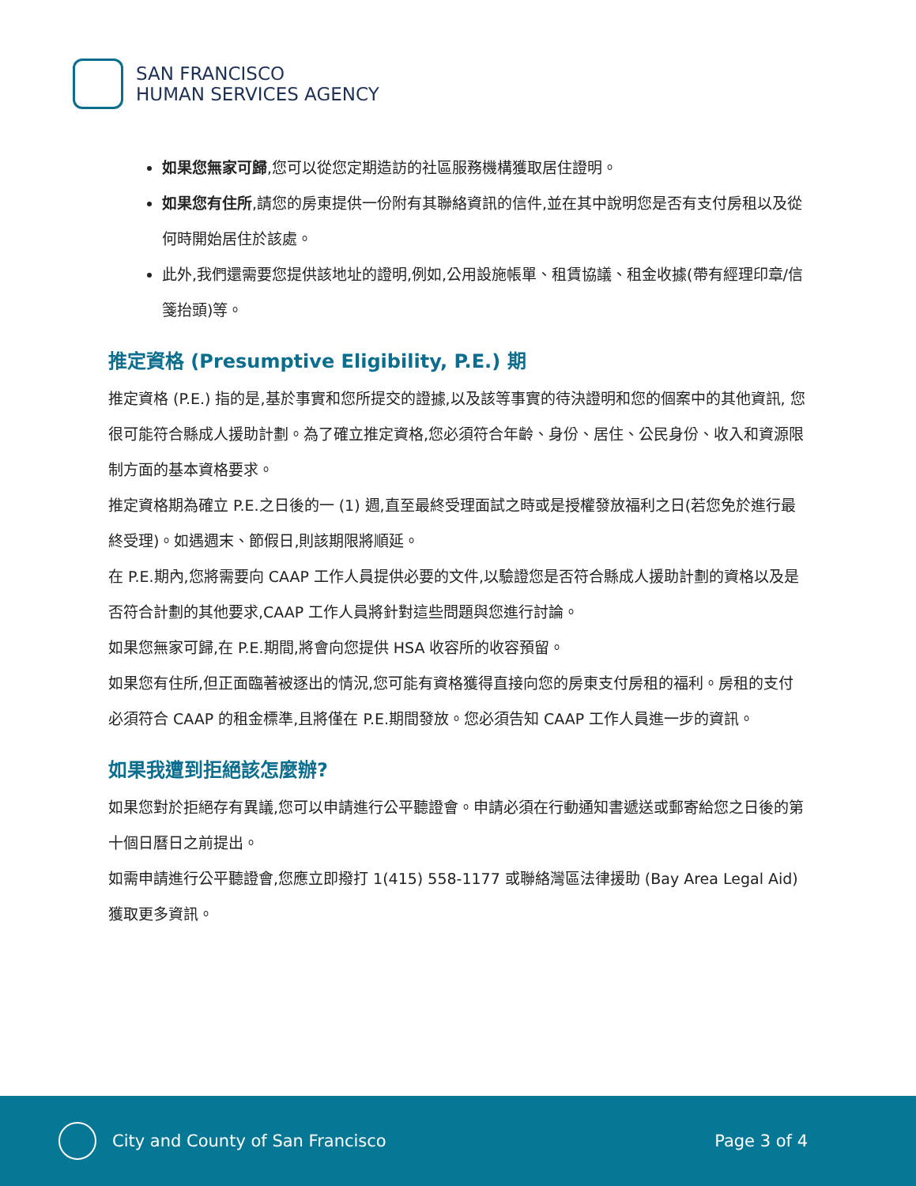SAN FRANCISCO
HUMAN SERVICES AGENCY
如果您無家可歸,您可以從您定期造訪的社區服務機構獲取居住證明。
如果您有住所,請您的房東提供一份附有其聯絡資訊的信件,並在其中說明您是否有支付房租以及從何時開始居住於該處。
此外,我們還需要您提供該地址的證明,例如,公用設施帳單、租賃協議、租金收據(帶有經理印章/信箋抬頭)等。
推定資格 (Presumptive Eligibility, P.E.) 期
推定資格 (P.E.) 指的是,基於事實和您所提交的證據,以及該等事實的待決證明和您的個案中的其他資訊, 您很可能符合縣成人援助計劃。為了確立推定資格,您必須符合年齡、身份、居住、公民身份、收入和資源限制方面的基本資格要求。
推定資格期為確立 P.E.之日後的一 (1) 週,直至最終受理面試之時或是授權發放福利之日(若您免於進行最終受理)。如遇週末、節假日,則該期限將順延。
在 P.E.期內,您將需要向 CAAP 工作人員提供必要的文件,以驗證您是否符合縣成人援助計劃的資格以及是否符合計劃的其他要求,CAAP 工作人員將針對這些問題與您進行討論。
如果您無家可歸,在 P.E.期間,將會向您提供 HSA 收容所的收容預留。
如果您有住所,但正面臨著被逐出的情況,您可能有資格獲得直接向您的房東支付房租的福利。房租的支付必須符合 CAAP 的租金標準,且將僅在 P.E.期間發放。您必須告知 CAAP 工作人員進一步的資訊。
如果我遭到拒絕該怎麼辦?
如果您對於拒絕存有異議,您可以申請進行公平聽證會。申請必須在行動通知書遞送或郵寄給您之日後的第十個日曆日之前提出。
如需申請進行公平聽證會,您應立即撥打 1(415) 558-1177 或聯絡灣區法律援助 (Bay Area Legal Aid)獲取更多資訊。
City and County of San Francisco Page 3 of 4